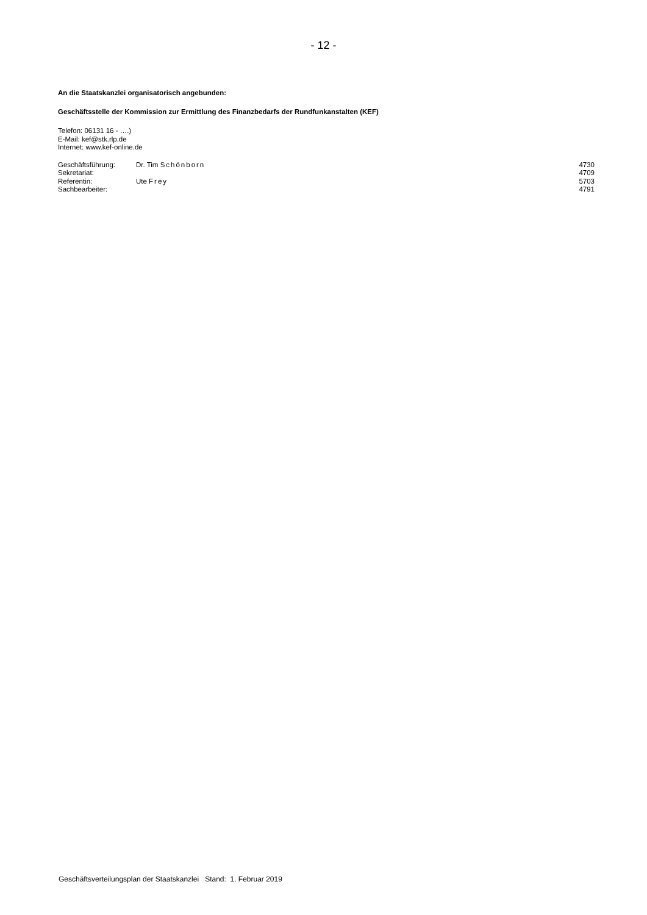- 12 -
An die Staatskanzlei organisatorisch angebunden:
Geschäftsstelle der Kommission zur Ermittlung des Finanzbedarfs der Rundfunkanstalten (KEF)
Telefon: 06131 16 - ….)
E-Mail: kef@stk.rlp.de
Internet: www.kef-online.de
| Geschäftsführung: | Dr. Tim Schönborn | 4730 |
| Sekretariat: | | 4709 |
| Referentin: | Ute Frey | 5703 |
| Sachbearbeiter: | | 4791 |
Geschäftsverteilungsplan der Staatskanzlei Stand: 1. Februar 2019